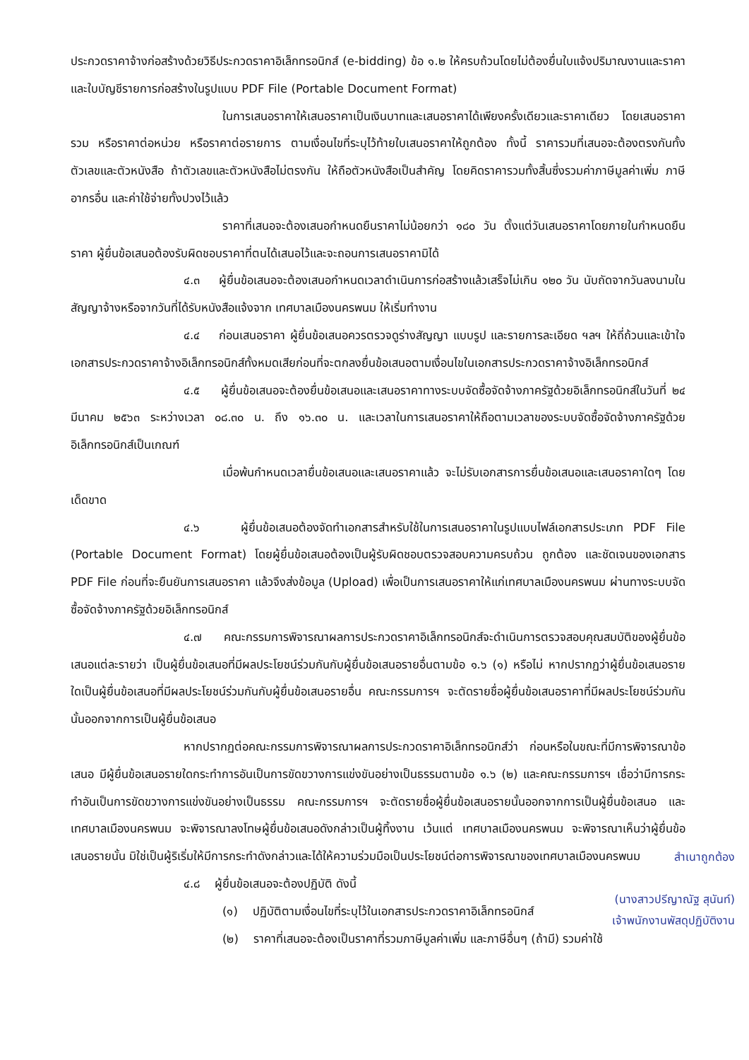ประกวดราคาจ้างก่อสร้างด้วยวิธีประกวดราคาอิเล็กทรอนิกส์ (e-bidding) ข้อ ๑.๒ ให้ครบถ้วนโดยไม่ต้องยื่นใบแจ้งปริมาณงานและราคา และใบบัญชีรายการก่อสร้างในรูปแบบ PDF File (Portable Document Format)
ในการเสนอราคาให้เสนอราคาเป็นเงินบาทและเสนอราคาได้เพียงครั้งเดียวและราคาเดียว โดยเสนอราคารวม หรือราคาต่อหน่วย หรือราคาต่อรายการ ตามเงื่อนไขที่ระบุไว้ท้ายใบเสนอราคาให้ถูกต้อง ทั้งนี้ ราคารวมที่เสนอจะต้องตรงกันทั้งตัวเลขและตัวหนังสือ ถ้าตัวเลขและตัวหนังสือไม่ตรงกัน ให้ถือตัวหนังสือเป็นสำคัญ โดยคิดราคารวมทั้งสิ้นซึ่งรวมค่าภาษีมูลค่าเพิ่ม ภาษีอากรอื่น และค่าใช้จ่ายทั้งปวงไว้แล้ว
ราคาที่เสนอจะต้องเสนอกำหนดยืนราคาไม่น้อยกว่า ๑๘๐ วัน ตั้งแต่วันเสนอราคาโดยภายในกำหนดยืนราคา ผู้ยื่นข้อเสนอต้องรับผิดชอบราคาที่ตนได้เสนอไว้และจะถอนการเสนอราคามิได้
๔.๓ ผู้ยื่นข้อเสนอจะต้องเสนอกำหนดเวลาดำเนินการก่อสร้างแล้วเสร็จไม่เกิน ๑๒๐ วัน นับถัดจากวันลงนามในสัญญาจ้างหรือจากวันที่ได้รับหนังสือแจ้งจาก เทศบาลเมืองนครพนม ให้เริ่มทำงาน
๔.๔ ก่อนเสนอราคา ผู้ยื่นข้อเสนอควรตรวจดูร่างสัญญา แบบรูป และรายการละเอียด ฯลฯ ให้ถี่ถ้วนและเข้าใจเอกสารประกวดราคาจ้างอิเล็กทรอนิกส์ทั้งหมดเสียก่อนที่จะตกลงยื่นข้อเสนอตามเงื่อนไขในเอกสารประกวดราคาจ้างอิเล็กทรอนิกส์
๔.๕ ผู้ยื่นข้อเสนอจะต้องยื่นข้อเสนอและเสนอราคาทางระบบจัดซื้อจัดจ้างภาครัฐด้วยอิเล็กทรอนิกส์ในวันที่ ๒๔ มีนาคม ๒๕๖๓ ระหว่างเวลา ๐๘.๓๐ น. ถึง ๑๖.๓๐ น. และเวลาในการเสนอราคาให้ถือตามเวลาของระบบจัดซื้อจัดจ้างภาครัฐด้วยอิเล็กทรอนิกส์เป็นเกณฑ์
เมื่อพ้นกำหนดเวลายื่นข้อเสนอและเสนอราคาแล้ว จะไม่รับเอกสารการยื่นข้อเสนอและเสนอราคาใดๆ โดยเด็ดขาด
๔.๖ ผู้ยื่นข้อเสนอต้องจัดทำเอกสารสำหรับใช้ในการเสนอราคาในรูปแบบไฟล์เอกสารประเภท PDF File (Portable Document Format) โดยผู้ยื่นข้อเสนอต้องเป็นผู้รับผิดชอบตรวจสอบความครบถ้วน ถูกต้อง และชัดเจนของเอกสาร PDF File ก่อนที่จะยืนยันการเสนอราคา แล้วจึงส่งข้อมูล (Upload) เพื่อเป็นการเสนอราคาให้แก่เทศบาลเมืองนครพนม ผ่านทางระบบจัดซื้อจัดจ้างภาครัฐด้วยอิเล็กทรอนิกส์
๔.๗ คณะกรรมการพิจารณาผลการประกวดราคาอิเล็กทรอนิกส์จะดำเนินการตรวจสอบคุณสมบัติของผู้ยื่นข้อเสนอแต่ละรายว่า เป็นผู้ยื่นข้อเสนอที่มีผลประโยชน์ร่วมกันกับผู้ยื่นข้อเสนอรายอื่นตามข้อ ๑.๖ (๑) หรือไม่ หากปรากฏว่าผู้ยื่นข้อเสนอรายใดเป็นผู้ยื่นข้อเสนอที่มีผลประโยชน์ร่วมกันกับผู้ยื่นข้อเสนอรายอื่น คณะกรรมการฯ จะตัดรายชื่อผู้ยื่นข้อเสนอราคาที่มีผลประโยชน์ร่วมกันนั้นออกจากการเป็นผู้ยื่นข้อเสนอ
หากปรากฏต่อคณะกรรมการพิจารณาผลการประกวดราคาอิเล็กทรอนิกส์ว่า ก่อนหรือในขณะที่มีการพิจารณาข้อเสนอ มีผู้ยื่นข้อเสนอรายใดกระทำการอันเป็นการขัดขวางการแข่งขันอย่างเป็นธรรมตามข้อ ๑.๖ (๒) และคณะกรรมการฯ เชื่อว่ามีการกระทำอันเป็นการขัดขวางการแข่งขันอย่างเป็นธรรม คณะกรรมการฯ จะตัดรายชื่อผู้ยื่นข้อเสนอรายนั้นออกจากการเป็นผู้ยื่นข้อเสนอ และเทศบาลเมืองนครพนม จะพิจารณาลงโทษผู้ยื่นข้อเสนอดังกล่าวเป็นผู้ทิ้งงาน เว้นแต่ เทศบาลเมืองนครพนม จะพิจารณาเห็นว่าผู้ยื่นข้อเสนอรายนั้น มิใช่เป็นผู้ริเริ่มให้มีการกระทำดังกล่าวและได้ให้ความร่วมมือเป็นประโยชน์ต่อการพิจารณาของเทศบาลเมืองนครพนม
๔.๘ ผู้ยื่นข้อเสนอจะต้องปฏิบัติ ดังนี้
(๑) ปฏิบัติตามเงื่อนไขที่ระบุไว้ในเอกสารประกวดราคาอิเล็กทรอนิกส์
(๒) ราคาที่เสนอจะต้องเป็นราคาที่รวมภาษีมูลค่าเพิ่ม และภาษีอื่นๆ (ถ้ามี) รวมค่าใช้
สำเนาถูกต้อง
(นางสาวปรีญาณัฐ สุนันท์)
เจ้าพนักงานพัสดุปฏิบัติงาน